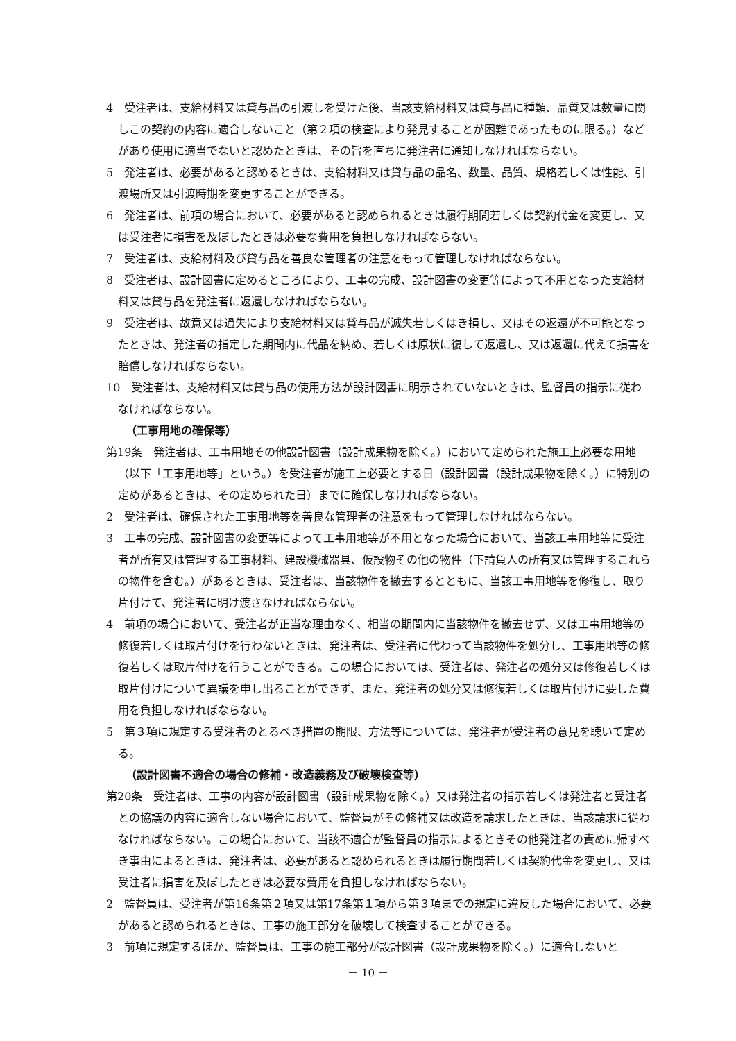4　受注者は、支給材料又は貸与品の引渡しを受けた後、当該支給材料又は貸与品に種類、品質又は数量に関しこの契約の内容に適合しないこと（第２項の検査により発見することが困難であったものに限る。）などがあり使用に適当でないと認めたときは、その旨を直ちに発注者に通知しなければならない。
5　発注者は、必要があると認めるときは、支給材料又は貸与品の品名、数量、品質、規格若しくは性能、引渡場所又は引渡時期を変更することができる。
6　発注者は、前項の場合において、必要があると認められるときは履行期間若しくは契約代金を変更し、又は受注者に損害を及ぼしたときは必要な費用を負担しなければならない。
7　受注者は、支給材料及び貸与品を善良な管理者の注意をもって管理しなければならない。
8　受注者は、設計図書に定めるところにより、工事の完成、設計図書の変更等によって不用となった支給材料又は貸与品を発注者に返還しなければならない。
9　受注者は、故意又は過失により支給材料又は貸与品が滅失若しくはき損し、又はその返還が不可能となったときは、発注者の指定した期間内に代品を納め、若しくは原状に復して返還し、又は返還に代えて損害を賠償しなければならない。
10　受注者は、支給材料又は貸与品の使用方法が設計図書に明示されていないときは、監督員の指示に従わなければならない。
（工事用地の確保等）
第19条　発注者は、工事用地その他設計図書（設計成果物を除く。）において定められた施工上必要な用地（以下「工事用地等」という。）を受注者が施工上必要とする日（設計図書（設計成果物を除く。）に特別の定めがあるときは、その定められた日）までに確保しなければならない。
2　受注者は、確保された工事用地等を善良な管理者の注意をもって管理しなければならない。
3　工事の完成、設計図書の変更等によって工事用地等が不用となった場合において、当該工事用地等に受注者が所有又は管理する工事材料、建設機械器具、仮設物その他の物件（下請負人の所有又は管理するこれらの物件を含む。）があるときは、受注者は、当該物件を撤去するとともに、当該工事用地等を修復し、取り片付けて、発注者に明け渡さなければならない。
4　前項の場合において、受注者が正当な理由なく、相当の期間内に当該物件を撤去せず、又は工事用地等の修復若しくは取片付けを行わないときは、発注者は、受注者に代わって当該物件を処分し、工事用地等の修復若しくは取片付けを行うことができる。この場合においては、受注者は、発注者の処分又は修復若しくは取片付けについて異議を申し出ることができず、また、発注者の処分又は修復若しくは取片付けに要した費用を負担しなければならない。
5　第３項に規定する受注者のとるべき措置の期限、方法等については、発注者が受注者の意見を聴いて定める。
（設計図書不適合の場合の修補・改造義務及び破壊検査等）
第20条　受注者は、工事の内容が設計図書（設計成果物を除く。）又は発注者の指示若しくは発注者と受注者との協議の内容に適合しない場合において、監督員がその修補又は改造を請求したときは、当該請求に従わなければならない。この場合において、当該不適合が監督員の指示によるときその他発注者の責めに帰すべき事由によるときは、発注者は、必要があると認められるときは履行期間若しくは契約代金を変更し、又は受注者に損害を及ぼしたときは必要な費用を負担しなければならない。
2　監督員は、受注者が第16条第２項又は第17条第１項から第３項までの規定に違反した場合において、必要があると認められるときは、工事の施工部分を破壊して検査することができる。
3　前項に規定するほか、監督員は、工事の施工部分が設計図書（設計成果物を除く。）に適合しないと
－ 10 －